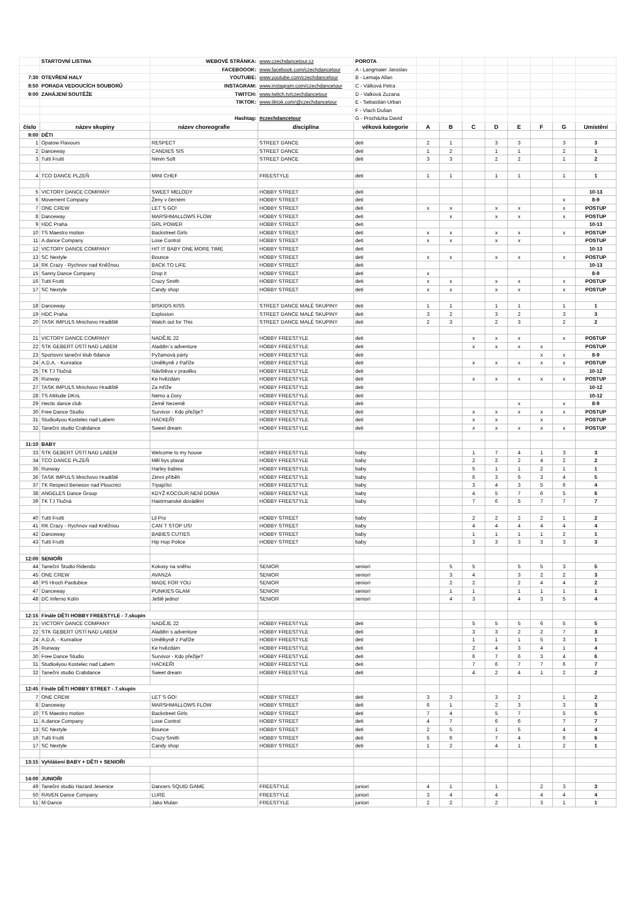| | STARTOVNÍ LISTINA | WEBOVÉ STRÁNKA: | www.czechdancetour.cz | POROTA | | | | | | | | |
| | | FACEBOOOK: | www.facebook.com/czechdancetour | A - Langmaier Jaroslav | | | | | | | | |
| 7:30 | OTEVŘENÍ HALY | YOUTUBE: | www.youtube.com/czechdancetour | B - Lemaja Allan | | | | | | | | |
| 8:50 | PORADA VEDOUCÍCH SOUBORŮ | INSTAGRAM: | www.instagram.com/czechdancetour | C - Válková Petra | | | | | | | | |
| 9:00 | ZAHÁJENÍ SOUTĚŽE | TWITCH: | www.twitch.tv/czechdancetour | D - Valková Zuzana | | | | | | | | |
| | | TIKTOK: | www.tiktok.com/@czechdancetour | E - Sebastián Urban | | | | | | | | |
| | | | | F - Vlach Dušan | | | | | | | | |
| | | Hashtag: | #czechdancetour | G - Procházka David | | | | | | | | |
| číslo | název skupiny | název choreografie | disciplína | věková kategorie | A | B | C | D | E | F | G | Umístění |
| 9:00 | DĚTI | | | | | | | | | | | |
| 1 | Opatow Flavours | RESPECT | STREET DANCE | deti | 2 | 1 | | 3 | 3 | | 3 | 3 |
| 2 | Danceway | CANDIES SIS | STREET DANCE | deti | 1 | 2 | | 1 | 1 | | 2 | 1 |
| 3 | Tutti Frutti | Nimm Soft | STREET DANCE | deti | 3 | 3 | | 2 | 2 | | 1 | 2 |
| 4 | TCO DANCE PLZEŇ | MINI CHEF | FREESTYLE | deti | 1 | 1 | | 1 | 1 | | 1 | 1 |
| 5 | VICTORY DANCE COMPANY | SWEET MELODY | HOBBY STREET | deti | | | | | | | | 10-13 |
| 6 | Movement Company | Ženy v černém | HOBBY STREET | deti | | | | | | | x | 8-9 |
| 7 | ONE CREW | LET´S GO! | HOBBY STREET | deti | x | x | | x | x | | x | POSTUP |
| 8 | Danceway | MARSHMALLOWS FLOW | HOBBY STREET | deti | | x | | x | x | | x | POSTUP |
| 9 | HDC Praha | GRL POWER | HOBBY STREET | deti | | | | | | | | 10-13 |
| 10 | TS Maestro motion | Backstreet Girls | HOBBY STREET | deti | x | x | | x | x | | x | POSTUP |
| 11 | A.dance Company | Lose Control | HOBBY STREET | deti | x | x | | x | x | | | POSTUP |
| 12 | VICTORY DANCE COMPANY | HIT IT BABY ONE MORE TIME | HOBBY STREET | deti | | | | | | | | 10-13 |
| 13 | SC Nextyle | Bounce | HOBBY STREET | deti | x | x | | x | x | | x | POSTUP |
| 14 | RK Crazy - Rychnov nad Kněžnou | BACK TO LIFE | HOBBY STREET | deti | | | | | | | | 10-13 |
| 15 | Sanny Dance Company | Drop it | HOBBY STREET | deti | x | | | | | | | 8-9 |
| 16 | Tutti Frutti | Crazy Smith | HOBBY STREET | deti | x | x | | x | x | | x | POSTUP |
| 17 | SC Nextyle | Candy shop | HOBBY STREET | deti | x | x | | x | x | | x | POSTUP |
| 18 | Danceway | BISKIDS KISS | STREET DANCE MALÉ SKUPINY | deti | 1 | 1 | | 1 | 1 | | 1 | 1 |
| 19 | HDC Praha | Explosion | STREET DANCE MALÉ SKUPINY | deti | 3 | 2 | | 3 | 2 | | 3 | 3 |
| 20 | TASK IMPULS Mnichovo Hradiště | Watch out for This | STREET DANCE MALÉ SKUPINY | deti | 2 | 3 | | 2 | 3 | | 2 | 2 |
| 21 | VICTORY DANCE COMPANY | NADĚJE 22 | HOBBY FREESTYLE | deti | | | x | x | x | | x | POSTUP |
| 22 | STK GEBERT ÚSTÍ NAD LABEM | Aladdin´s adventure | HOBBY FREESTYLE | deti | | | x | x | x | x | | POSTUP |
| 23 | Sportovní taneční klub 6dance | Pyžamová párty | HOBBY FREESTYLE | deti | | | | | | x | x | 8-9 |
| 24 | A.D.A. - Kunratice | Umělkyně z Paříže | HOBBY FREESTYLE | deti | | | x | x | x | x | x | POSTUP |
| 25 | TK TJ Tlučná | Návštěva v pravěku | HOBBY FREESTYLE | deti | | | | | | | | 10-12 |
| 26 | Runway | Ke hvězdám | HOBBY FREESTYLE | deti | | | x | x | x | x | x | POSTUP |
| 27 | TASK IMPULS Mnichovo Hradiště | Za mříže | HOBBY FREESTYLE | deti | | | | | | | | 10-12 |
| 28 | TS Attitude DKnL | Nemo a Dory | HOBBY FREESTYLE | deti | | | | | | | | 10-12 |
| 29 | Hectic dance club | Země Nezemě | HOBBY FREESTYLE | deti | | | | | x | | x | 8-9 |
| 30 | Free Dance Studio | Survivor - Kdo přežije? | HOBBY FREESTYLE | deti | | | x | x | x | x | x | POSTUP |
| 31 | Studio4you Kostelec nad Labem | HACKEŘI | HOBBY FREESTYLE | deti | | | x | x | | x | | POSTUP |
| 32 | Taneční studio Crabdance | Sweet dream | HOBBY FREESTYLE | deti | | | x | x | x | x | x | POSTUP |
| 11:10 | BABY | | | | | | | | | | | |
| 33 | STK GEBERT ÚSTÍ NAD LABEM | Welcome to my house | HOBBY FREESTYLE | baby | | | 1 | 7 | 4 | 1 | 3 | 3 |
| 34 | TCO DANCE PLZEŇ | Měl bys plavat | HOBBY FREESTYLE | baby | | | 2 | 2 | 2 | 4 | 2 | 2 |
| 35 | Runway | Harley babies | HOBBY FREESTYLE | baby | | | 5 | 1 | 1 | 2 | 1 | 1 |
| 36 | TASK IMPULS Mnichovo Hradiště | Zimní příběh | HOBBY FREESTYLE | baby | | | 6 | 3 | 6 | 3 | 4 | 5 |
| 37 | TK Respect Benesov nad Ploucnici | Trpajzlíci | HOBBY FREESTYLE | baby | | | 3 | 4 | 3 | 5 | 6 | 4 |
| 38 | ANGELES Dance Group | KDYŽ KOCOUR NENÍ DOMA | HOBBY FREESTYLE | baby | | | 4 | 5 | 7 | 6 | 5 | 6 |
| 39 | TK TJ Tlučná | Hastrmanské dovádění | HOBBY FREESTYLE | baby | | | 7 | 6 | 5 | 7 | 7 | 7 |
| 40 | Tutti Frutti | Lil Pro | HOBBY STREET | baby | | | 2 | 2 | 2 | 2 | 1 | 2 |
| 41 | RK Crazy - Rychnov nad Kněžnou | CAN´T STOP US! | HOBBY STREET | baby | | | 4 | 4 | 4 | 4 | 4 | 4 |
| 42 | Danceway | BABIES CUTIES | HOBBY STREET | baby | | | 1 | 1 | 1 | 1 | 2 | 1 |
| 43 | Tutti Frutti | Hip Hop Police | HOBBY STREET | baby | | | 3 | 3 | 3 | 3 | 3 | 3 |
| 12:00 | SENIOŘI | | | | | | | | | | | |
| 44 | Taneční Studio Ridendo | Kokosy na sněhu | SENIOR | seniori | | 5 | 5 | | 5 | 5 | 3 | 5 |
| 45 | ONE CREW | AVANZA | SENIOR | seniori | | 3 | 4 | | 3 | 2 | 2 | 3 |
| 46 | PS Hroch Pardubice | MADE FOR YOU | SENIOR | seniori | | 2 | 2 | | 2 | 4 | 4 | 2 |
| 47 | Danceway | PUNKIES GLAM | SENIOR | seniori | | 1 | 1 | | 1 | 1 | 1 | 1 |
| 48 | DC Inferno Kolín | Ještě jedno! | SENIOR | seniori | | 4 | 3 | | 4 | 3 | 5 | 4 |
| 12:15 | Finále DĚTI HOBBY FREESTYLE - 7.skupin | | | | | | | | | | | |
| 21 | VICTORY DANCE COMPANY | NADĚJE 22 | HOBBY FREESTYLE | deti | | | 5 | 5 | 5 | 6 | 5 | 5 |
| 22 | STK GEBERT ÚSTÍ NAD LABEM | Aladdin´s adventure | HOBBY FREESTYLE | deti | | | 3 | 3 | 2 | 2 | 7 | 3 |
| 24 | A.D.A. - Kunratice | Umělkyně z Paříže | HOBBY FREESTYLE | deti | | | 1 | 1 | 1 | 5 | 3 | 1 |
| 26 | Runway | Ke hvězdám | HOBBY FREESTYLE | deti | | | 2 | 4 | 3 | 4 | 1 | 4 |
| 30 | Free Dance Studio | Survivor - Kdo přežije? | HOBBY FREESTYLE | deti | | | 6 | 7 | 6 | 3 | 4 | 6 |
| 31 | Studio4you Kostelec nad Labem | HACKEŘI | HOBBY FREESTYLE | deti | | | 7 | 6 | 7 | 7 | 6 | 7 |
| 32 | Taneční studio Crabdance | Sweet dream | HOBBY FREESTYLE | deti | | | 4 | 2 | 4 | 1 | 2 | 2 |
| 12:45 | Finále DĚTI HOBBY STREET - 7.skupin | | | | | | | | | | | |
| 7 | ONE CREW | LET´S GO! | HOBBY STREET | deti | 3 | 3 | | 3 | 2 | | 1 | 2 |
| 8 | Danceway | MARSHMALLOWS FLOW | HOBBY STREET | deti | 6 | 1 | | 2 | 3 | | 3 | 3 |
| 10 | TS Maestro motion | Backstreet Girls | HOBBY STREET | deti | 7 | 4 | | 5 | 7 | | 5 | 5 |
| 11 | A.dance Company | Lose Control | HOBBY STREET | deti | 4 | 7 | | 6 | 6 | | 7 | 7 |
| 13 | SC Nextyle | Bounce | HOBBY STREET | deti | 2 | 5 | | 1 | 5 | | 4 | 4 |
| 16 | Tutti Frutti | Crazy Smith | HOBBY STREET | deti | 5 | 6 | | 7 | 4 | | 6 | 6 |
| 17 | SC Nextyle | Candy shop | HOBBY STREET | deti | 1 | 2 | | 4 | 1 | | 2 | 1 |
| 13:15 | Vyhlášení BABY + DĚTI + SENIOŘI | | | | | | | | | | | |
| 14:00 | JUNIOŘI | | | | | | | | | | | |
| 49 | Taneční studio Hazard Jesenice | Dancers SQUID GAME | FREESTYLE | juniori | 4 | 1 | | 1 | | 2 | 3 | 3 |
| 50 | RAVEN Dance Company | LURE | FREESTYLE | juniori | 3 | 4 | | 4 | | 4 | 4 | 4 |
| 51 | M-Dance | Jako Mulan | FREESTYLE | juniori | 2 | 2 | | 2 | | 3 | 1 | 1 |